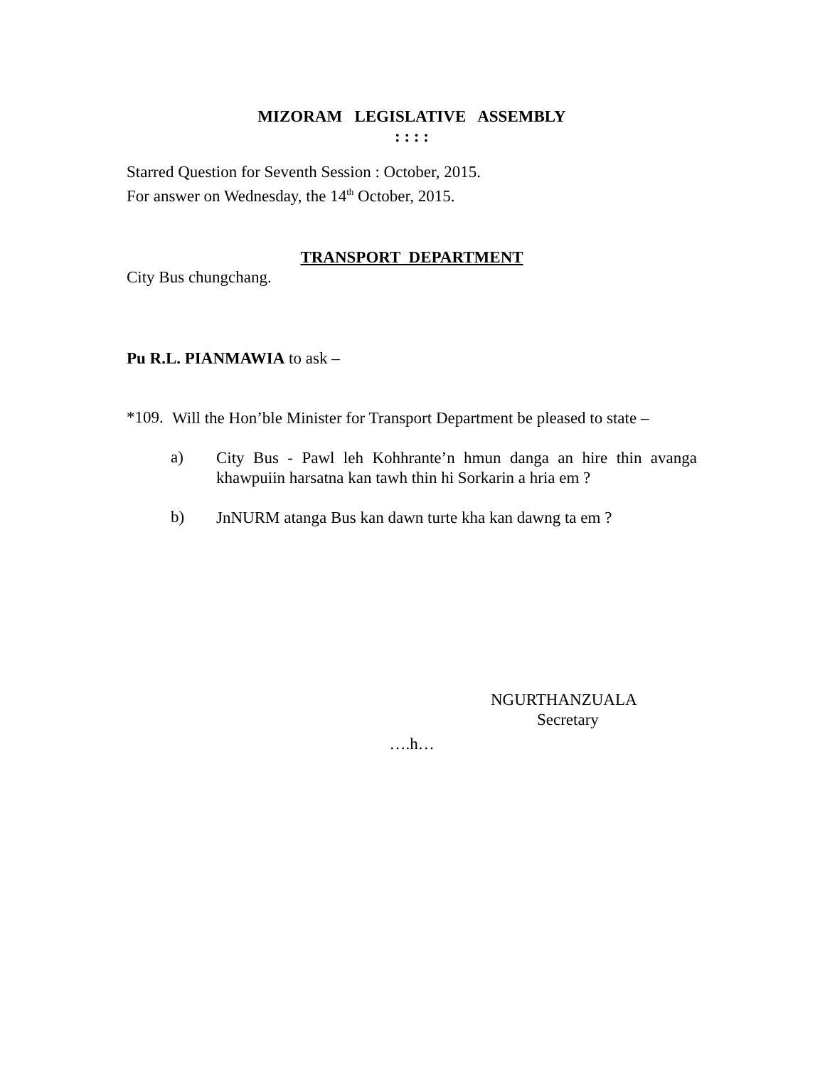MIZORAM LEGISLATIVE ASSEMBLY
: : : :
Starred Question for Seventh Session : October, 2015.
For answer on Wednesday, the 14<sup>th</sup> October, 2015.
TRANSPORT DEPARTMENT
City Bus chungchang.
Pu R.L. PIANMAWIA to ask –
*109.
Will the Hon’ble Minister for Transport Department be pleased to state –
a)
City Bus - Pawl leh Kohhrante’n hmun danga an hire thin avanga khawpuiin harsatna kan tawh thin hi Sorkarin a hria em ?
b)
JnNURM atanga Bus kan dawn turte kha kan dawng ta em ?
NGURTHANZUALA
Secretary
….h…